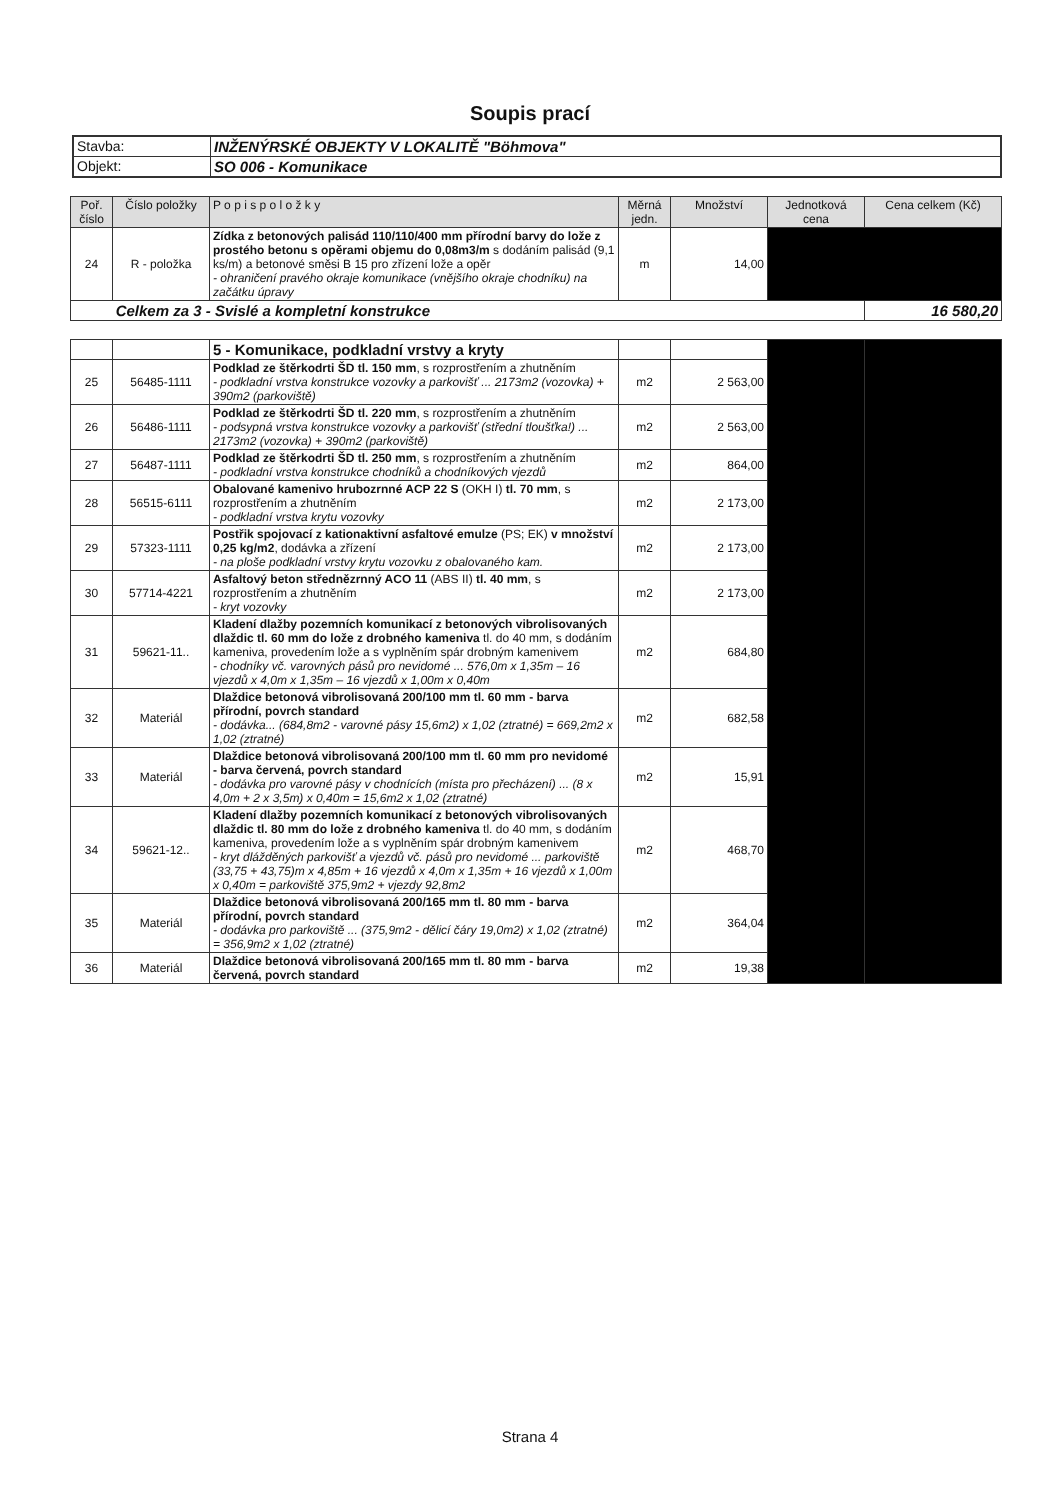Soupis prací
| Stavba: | INŽENÝRSKÉ OBJEKTY V LOKALITĚ "Böhmova" |
| Objekt: | SO 006 - Komunikace |
| Poř. číslo | Číslo položky | P o p i s p o l o ž k y | Měrná jedn. | Množství | Jednotková cena | Cena celkem (Kč) |
| --- | --- | --- | --- | --- | --- | --- |
| 24 | R - položka | Zídka z betonových palisád 110/110/400 mm přírodní barvy do lože z prostého betonu s opěrami objemu do 0,08m3/m s dodáním palisád (9,1 ks/m) a betonové směsi B 15 pro zřízení lože a opěr - ohraničení pravého okraje komunikace (vnějšího okraje chodníku) na začátku úpravy | m | 14,00 | | |
| Celkem za 3 - Svislé a kompletní konstrukce | | | | | | 16 580,20 |
| | | 5 - Komunikace, podkladní vrstvy a kryty | | | | |
| 25 | 56485-1111 | Podklad ze štěrkodrti ŠD tl. 150 mm , s rozprostřením a zhutněním - podkladní vrstva konstrukce vozovky a parkovišť ... 2173m2 (vozovka) + 390m2 (parkoviště) | m2 | 2 563,00 | | |
| 26 | 56486-1111 | Podklad ze štěrkodrti ŠD tl. 220 mm , s rozprostřením a zhutněním - podsypná vrstva konstrukce vozovky a parkovišť (střední tloušťka!) ... 2173m2 (vozovka) + 390m2 (parkoviště) | m2 | 2 563,00 | | |
| 27 | 56487-1111 | Podklad ze štěrkodrti ŠD tl. 250 mm , s rozprostřením a zhutněním - podkladní vrstva konstrukce chodníků a chodníkových vjezdů | m2 | 864,00 | | |
| 28 | 56515-6111 | Obalované kamenivo hrubozrnné ACP 22 S (OKH I) tl. 70 mm , s rozprostřením a zhutněním - podkladní vrstva krytu vozovky | m2 | 2 173,00 | | |
| 29 | 57323-1111 | Postřik spojovací z kationaktivní asfaltové emulze (PS; EK) v množství 0,25 kg/m2 , dodávka a zřízení - na ploše podkladní vrstvy krytu vozovku z obalovaného kam. | m2 | 2 173,00 | | |
| 30 | 57714-4221 | Asfaltový beton střednězrnný ACO 11 (ABS II) tl. 40 mm , s rozprostřením a zhutněním - kryt vozovky | m2 | 2 173,00 | | |
| 31 | 59621-11.. | Kladení dlažby pozemních komunikací z betonových vibrolisovaných dlaždic tl. 60 mm do lože z drobného kameniva tl. do 40 mm, s dodáním kameniva, provedením lože a s vyplněním spár drobným kamenivem - chodníky vč. varovných pásů pro nevidomé ... 576,0m x 1,35m – 16 vjezdů x 4,0m x 1,35m – 16 vjezdů x 1,00m x 0,40m | m2 | 684,80 | | |
| 32 | Materiál | Dlaždice betonová vibrolisovaná 200/100 mm tl. 60 mm - barva přírodní, povrch standard - dodávka... (684,8m2 - varovné pásy 15,6m2) x 1,02 (ztratné) = 669,2m2 x 1,02 (ztratné) | m2 | 682,58 | | |
| 33 | Materiál | Dlaždice betonová vibrolisovaná 200/100 mm tl. 60 mm pro nevidomé - barva červená, povrch standard - dodávka pro varovné pásy v chodnících (místa pro přecházení) ... (8 x 4,0m + 2 x 3,5m) x 0,40m = 15,6m2 x 1,02 (ztratné) | m2 | 15,91 | | |
| 34 | 59621-12.. | Kladení dlažby pozemních komunikací z betonových vibrolisovaných dlaždic tl. 80 mm do lože z drobného kameniva tl. do 40 mm, s dodáním kameniva, provedením lože a s vyplněním spár drobným kamenivem - kryt dlážděných parkovišť a vjezdů vč. pásů pro nevidomé ... parkoviště (33,75 + 43,75)m x 4,85m + 16 vjezdů x 4,0m x 1,35m + 16 vjezdů x 1,00m x 0,40m = parkoviště 375,9m2 + vjezdy 92,8m2 | m2 | 468,70 | | |
| 35 | Materiál | Dlaždice betonová vibrolisovaná 200/165 mm tl. 80 mm - barva přírodní, povrch standard - dodávka pro parkoviště ... (375,9m2 - dělicí čáry 19,0m2) x 1,02 (ztratné) = 356,9m2 x 1,02 (ztratné) | m2 | 364,04 | | |
| 36 | Materiál | Dlaždice betonová vibrolisovaná 200/165 mm tl. 80 mm - barva červená, povrch standard | m2 | 19,38 | | |
Strana 4